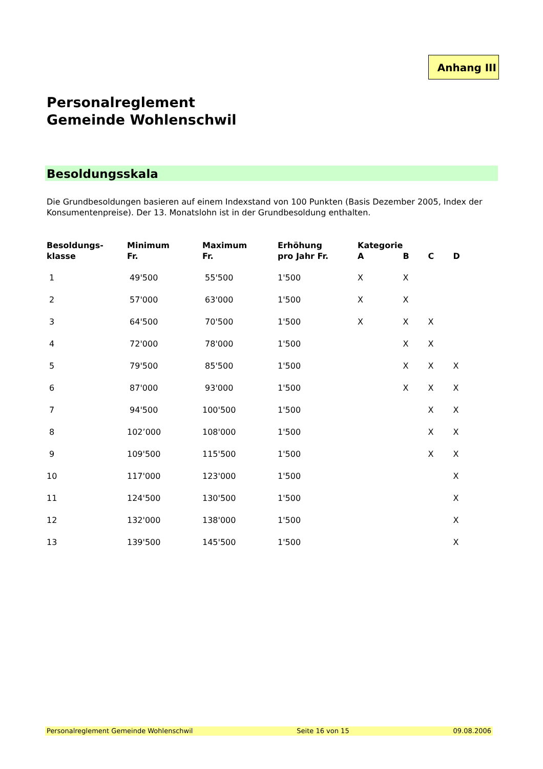Anhang III
Personalreglement
Gemeinde Wohlenschwil
Besoldungsskala
Die Grundbesoldungen basieren auf einem Indexstand von 100 Punkten (Basis Dezember 2005, Index der Konsumentenpreise). Der 13. Monatslohn ist in der Grundbesoldung enthalten.
| Besoldungs- klasse | Minimum Fr. | Maximum Fr. | Erhöhung pro Jahr Fr. | Kategorie A | B | C | D |
| --- | --- | --- | --- | --- | --- | --- | --- |
| 1 | 49'500 | 55'500 | 1'500 | X | X | | |
| 2 | 57'000 | 63'000 | 1'500 | X | X | | |
| 3 | 64'500 | 70'500 | 1'500 | X | X | X | |
| 4 | 72'000 | 78'000 | 1'500 | | X | X | |
| 5 | 79'500 | 85'500 | 1'500 | | X | X | X |
| 6 | 87'000 | 93'000 | 1'500 | | X | X | X |
| 7 | 94'500 | 100'500 | 1'500 | | | X | X |
| 8 | 102’000 | 108'000 | 1'500 | | | X | X |
| 9 | 109'500 | 115'500 | 1'500 | | | X | X |
| 10 | 117'000 | 123'000 | 1'500 | | | | X |
| 11 | 124'500 | 130'500 | 1'500 | | | | X |
| 12 | 132'000 | 138'000 | 1'500 | | | | X |
| 13 | 139'500 | 145'500 | 1'500 | | | | X |
Personalreglement Gemeinde Wohlenschwil Seite 16 von 15 09.08.2006